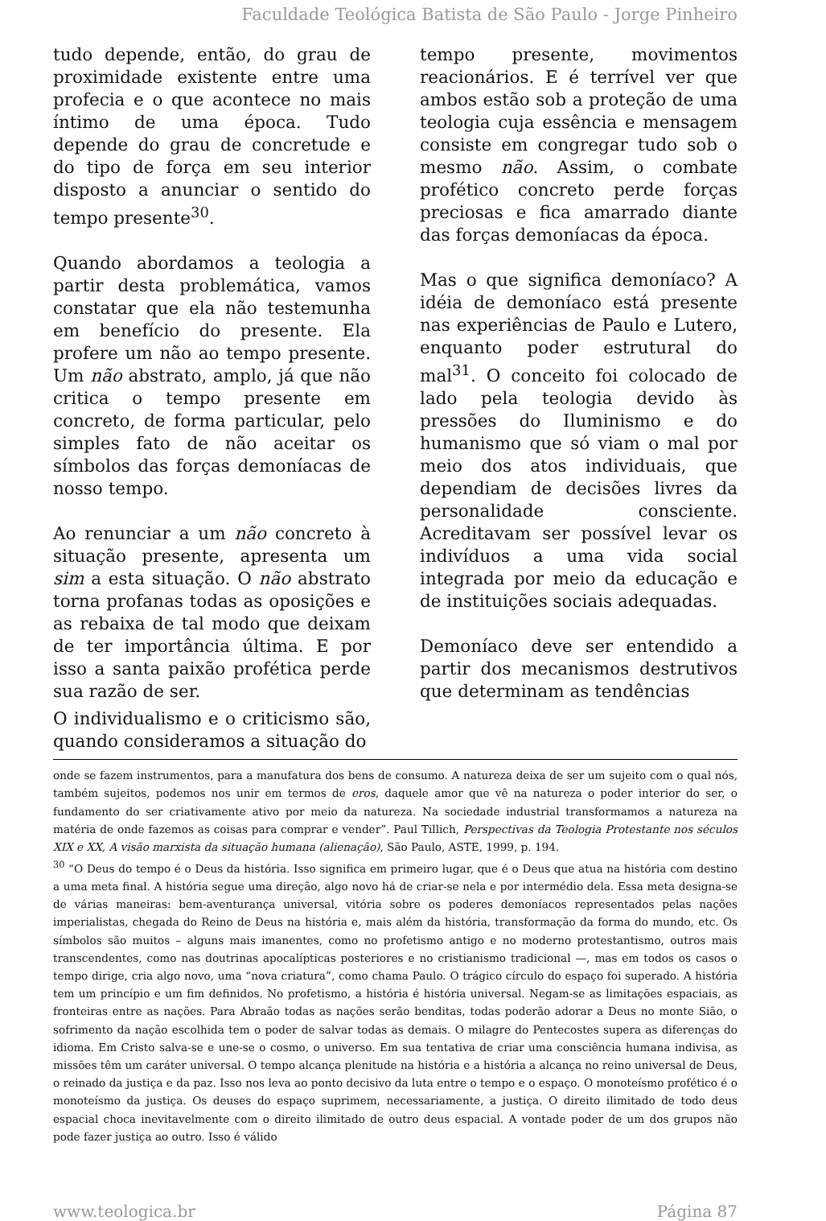Faculdade Teológica Batista de São Paulo - Jorge Pinheiro
tudo depende, então, do grau de proximidade existente entre uma profecia e o que acontece no mais íntimo de uma época. Tudo depende do grau de concretude e do tipo de força em seu interior disposto a anunciar o sentido do tempo presente<sup>30</sup>.
Quando abordamos a teologia a partir desta problemática, vamos constatar que ela não testemunha em benefício do presente. Ela profere um não ao tempo presente. Um não abstrato, amplo, já que não critica o tempo presente em concreto, de forma particular, pelo simples fato de não aceitar os símbolos das forças demoníacas de nosso tempo.
Ao renunciar a um não concreto à situação presente, apresenta um sim a esta situação. O não abstrato torna profanas todas as oposições e as rebaixa de tal modo que deixam de ter importância última. E por isso a santa paixão profética perde sua razão de ser.
O individualismo e o criticismo são, quando consideramos a situação do
tempo presente, movimentos reacionários. E é terrível ver que ambos estão sob a proteção de uma teologia cuja essência e mensagem consiste em congregar tudo sob o mesmo não. Assim, o combate profético concreto perde forças preciosas e fica amarrado diante das forças demoníacas da época.
Mas o que significa demoníaco? A idéia de demoníaco está presente nas experiências de Paulo e Lutero, enquanto poder estrutural do mal<sup>31</sup>. O conceito foi colocado de lado pela teologia devido às pressões do Iluminismo e do humanismo que só viam o mal por meio dos atos individuais, que dependiam de decisões livres da personalidade consciente. Acreditavam ser possível levar os indivíduos a uma vida social integrada por meio da educação e de instituições sociais adequadas.
Demoníaco deve ser entendido a partir dos mecanismos destrutivos que determinam as tendências
onde se fazem instrumentos, para a manufatura dos bens de consumo. A natureza deixa de ser um sujeito com o qual nós, também sujeitos, podemos nos unir em termos de eros, daquele amor que vê na natureza o poder interior do ser, o fundamento do ser criativamente ativo por meio da natureza. Na sociedade industrial transformamos a natureza na matéria de onde fazemos as coisas para comprar e vender”. Paul Tillich, Perspectivas da Teologia Protestante nos séculos XIX e XX, A visão marxista da situação humana (alienação), São Paulo, ASTE, 1999, p. 194.
<sup>30</sup> “O Deus do tempo é o Deus da história. Isso significa em primeiro lugar, que é o Deus que atua na história com destino a uma meta final. A história segue uma direção, algo novo há de criar-se nela e por intermédio dela. Essa meta designa-se de várias maneiras: bem-aventurança universal, vitória sobre os poderes demoníacos representados pelas nações imperialistas, chegada do Reino de Deus na história e, mais além da história, transformação da forma do mundo, etc. Os símbolos são muitos – alguns mais imanentes, como no profetismo antigo e no moderno protestantismo, outros mais transcendentes, como nas doutrinas apocalípticas posteriores e no cristianismo tradicional —, mas em todos os casos o tempo dirige, cria algo novo, uma “nova criatura”, como chama Paulo. O trágico círculo do espaço foi superado. A história tem um princípio e um fim definidos. No profetismo, a história é história universal. Negam-se as limitações espaciais, as fronteiras entre as nações. Para Abraão todas as nações serão benditas, todas poderão adorar a Deus no monte Sião, o sofrimento da nação escolhida tem o poder de salvar todas as demais. O milagre do Pentecostes supera as diferenças do idioma. Em Cristo salva-se e une-se o cosmo, o universo. Em sua tentativa de criar uma consciência humana indivisa, as missões têm um caráter universal. O tempo alcança plenitude na história e a história a alcança no reino universal de Deus, o reinado da justiça e da paz. Isso nos leva ao ponto decisivo da luta entre o tempo e o espaço. O monoteísmo profético é o monoteísmo da justiça. Os deuses do espaço suprimem, necessariamente, a justiça. O direito ilimitado de todo deus espacial choca inevitavelmente com o direito ilimitado de outro deus espacial. A vontade poder de um dos grupos não pode fazer justiça ao outro. Isso é válido
www.teologica.br Página 87